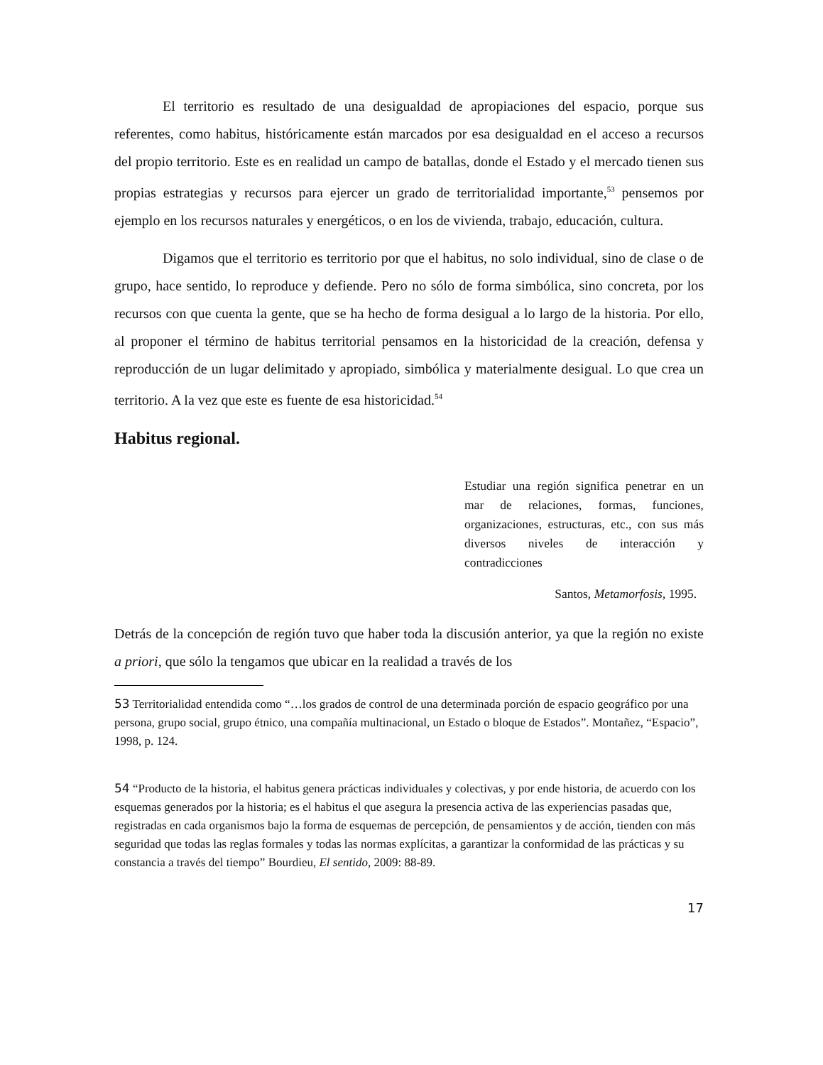El territorio es resultado de una desigualdad de apropiaciones del espacio, porque sus referentes, como habitus, históricamente están marcados por esa desigualdad en el acceso a recursos del propio territorio. Este es en realidad un campo de batallas, donde el Estado y el mercado tienen sus propias estrategias y recursos para ejercer un grado de territorialidad importante,<sup>53</sup> pensemos por ejemplo en los recursos naturales y energéticos, o en los de vivienda, trabajo, educación, cultura.
Digamos que el territorio es territorio por que el habitus, no solo individual, sino de clase o de grupo, hace sentido, lo reproduce y defiende. Pero no sólo de forma simbólica, sino concreta, por los recursos con que cuenta la gente, que se ha hecho de forma desigual a lo largo de la historia. Por ello, al proponer el término de habitus territorial pensamos en la historicidad de la creación, defensa y reproducción de un lugar delimitado y apropiado, simbólica y materialmente desigual. Lo que crea un territorio. A la vez que este es fuente de esa historicidad.<sup>54</sup>
Habitus regional.
Estudiar una región significa penetrar en un mar de relaciones, formas, funciones, organizaciones, estructuras, etc., con sus más diversos niveles de interacción y contradicciones
Santos, Metamorfosis, 1995.
Detrás de la concepción de región tuvo que haber toda la discusión anterior, ya que la región no existe a priori, que sólo la tengamos que ubicar en la realidad a través de los
53 Territorialidad entendida como “…los grados de control de una determinada porción de espacio geográfico por una persona, grupo social, grupo étnico, una compañía multinacional, un Estado o bloque de Estados”. Montañez, “Espacio”, 1998, p. 124.
54 “Producto de la historia, el habitus genera prácticas individuales y colectivas, y por ende historia, de acuerdo con los esquemas generados por la historia; es el habitus el que asegura la presencia activa de las experiencias pasadas que, registradas en cada organismos bajo la forma de esquemas de percepción, de pensamientos y de acción, tienden con más seguridad que todas las reglas formales y todas las normas explícitas, a garantizar la conformidad de las prácticas y su constancia a través del tiempo” Bourdieu, El sentido, 2009: 88-89.
17